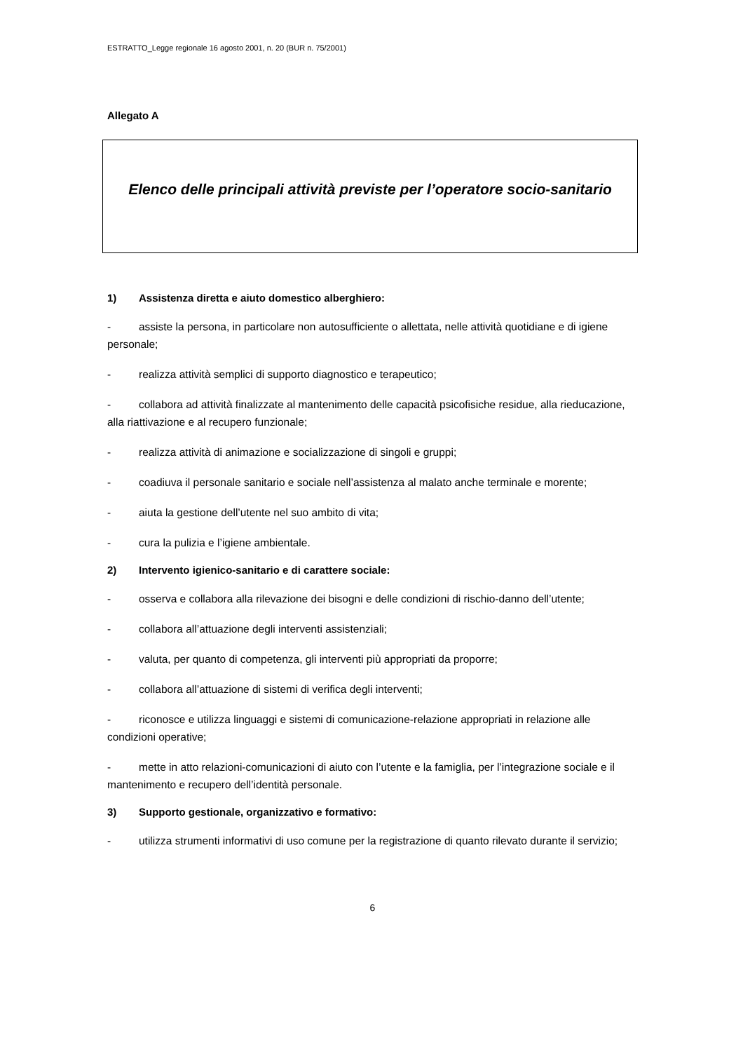ESTRATTO_Legge regionale 16 agosto 2001, n. 20 (BUR n. 75/2001)
Allegato A
Elenco delle principali attività previste per l’operatore socio-sanitario
1) Assistenza diretta e aiuto domestico alberghiero:
- assiste la persona, in particolare non autosufficiente o allettata, nelle attività quotidiane e di igiene personale;
- realizza attività semplici di supporto diagnostico e terapeutico;
- collabora ad attività finalizzate al mantenimento delle capacità psicofisiche residue, alla rieducazione, alla riattivazione e al recupero funzionale;
- realizza attività di animazione e socializzazione di singoli e gruppi;
- coadiuva il personale sanitario e sociale nell’assistenza al malato anche terminale e morente;
- aiuta la gestione dell’utente nel suo ambito di vita;
- cura la pulizia e l’igiene ambientale.
2) Intervento igienico-sanitario e di carattere sociale:
- osserva e collabora alla rilevazione dei bisogni e delle condizioni di rischio-danno dell’utente;
- collabora all’attuazione degli interventi assistenziali;
- valuta, per quanto di competenza, gli interventi più appropriati da proporre;
- collabora all’attuazione di sistemi di verifica degli interventi;
- riconosce e utilizza linguaggi e sistemi di comunicazione-relazione appropriati in relazione alle condizioni operative;
- mette in atto relazioni-comunicazioni di aiuto con l’utente e la famiglia, per l’integrazione sociale e il mantenimento e recupero dell’identità personale.
3) Supporto gestionale, organizzativo e formativo:
- utilizza strumenti informativi di uso comune per la registrazione di quanto rilevato durante il servizio;
6